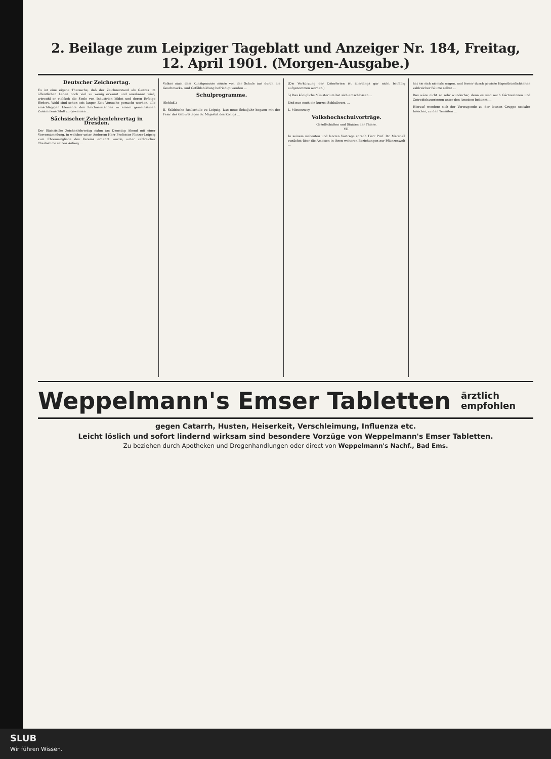2. Beilage zum Leipziger Tageblatt und Anzeiger Nr. 184, Freitag, 12. April 1901. (Morgen-Ausgabe.)
Deutscher Zeichnertag.
Es ist eine eigene Thatsache, daß der Zeichnerstand als Ganzes im öffentlichen Leben noch viel zu wenig erkannt und anerkannt wird, wiewohl er vielfach die Seele von Industrien bildet und deren Erfolge fördert. Wohl sind schon seit langer Zeit Versuche gemacht worden, alle einschlägigen Elemente des Zeichnerstandes zu einem gemeinsamen Zusammenschluß zu gewinnen ...
Sächsischer Zeichenlehrertag in Dresden.
Der Sächsische Zeichenlehrertag nahm am Dienstag Abend mit einer Vorversammlung, in welcher unter Anderem Herr Professor Flinzer-Leipzig zum Ehrenmitgliede des Vereins ernannt wurde, unter zahlreicher Theilnahme seinen Anfang ...
Volkes nach dem Kunstgenusse müsse von der Schule aus durch die Geschmacks- und Gefühlsbildung befriedigt werden ...
Schulprogramme.
(Schluß.)
II. Städtische Realschule zu Leipzig. Das neue Schuljahr begann mit der Feier des Geburtstages Sr. Majestät des Königs ...
(Die Verkürzung der Osterferien ist allerdings gar nicht beifällig aufgenommen worden.)
5) Das königliche Ministerium hat sich entschlossen ...
Und nun noch ein kurzes Schlußwort. ...
L. Mittenzwey.
Volkshochschulvorträge.
Gesellschaften und Staaten der Thiere.
VII.
In seinem siebenten und letzten Vortrage sprach Herr Prof. Dr. Marshall zunächst über die Ameisen in ihren weiteren Beziehungen zur Pflanzenwelt ...
hat sie sich niemals wagen, und ferner durch gewisse Eigenthümlichkeiten zahlreicher Bäume selbst ...
Das wäre nicht so sehr wunderbar, denn es sind auch Gärtnerinnen und Getreidebauerinnen unter den Ameisen bekannt ...
Hierauf wendete sich der Vortragende zu der letzten Gruppe socialer Insecten, zu den Termiten ...
Weppelmann's Emser Tabletten ärztlich
empfohlen
gegen Catarrh, Husten, Heiserkeit, Verschleimung, Influenza etc.
Leicht löslich und sofort lindernd wirksam sind besondere Vorzüge von Weppelmann's Emser Tabletten.
Zu beziehen durch Apotheken und Drogenhandlungen oder direct von Weppelmann's Nachf., Bad Ems.
SLUB
Wir führen Wissen.